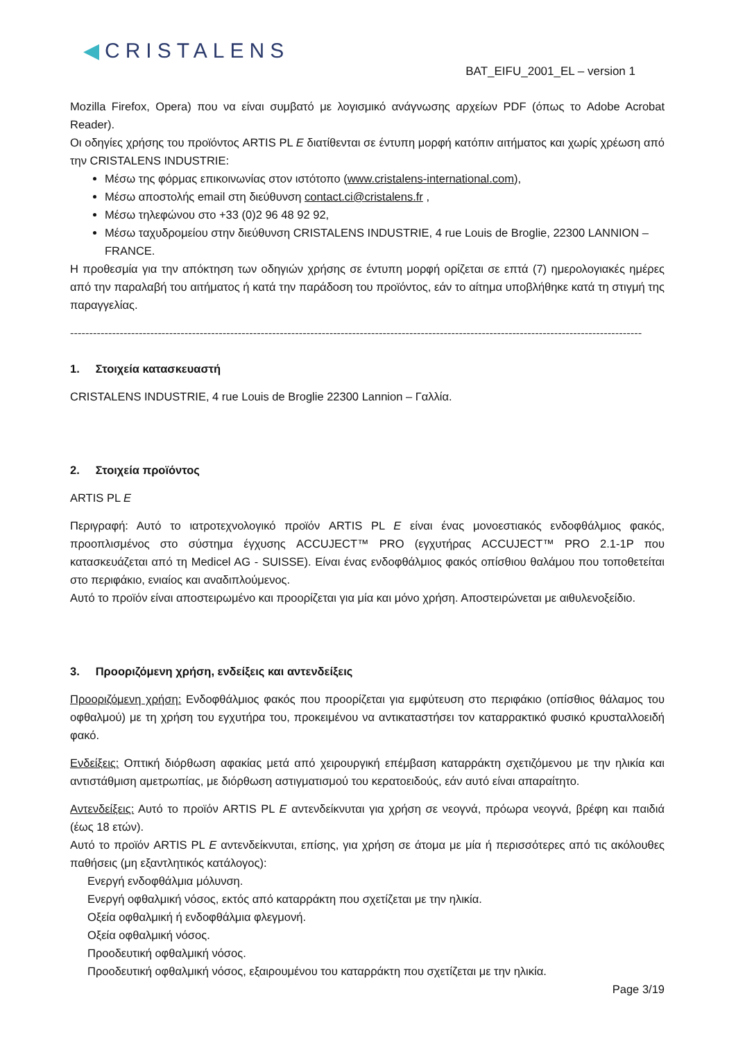◀CRISTALENS
BAT_EIFU_2001_EL – version 1
Mozilla Firefox, Opera) που να είναι συμβατό με λογισμικό ανάγνωσης αρχείων PDF (όπως το Adobe Acrobat Reader).
Οι οδηγίες χρήσης του προϊόντος ARTIS PL E διατίθενται σε έντυπη μορφή κατόπιν αιτήματος και χωρίς χρέωση από την CRISTALENS INDUSTRIE:
Μέσω της φόρμας επικοινωνίας στον ιστότοπο (www.cristalens-international.com),
Μέσω αποστολής email στη διεύθυνση contact.ci@cristalens.fr ,
Μέσω τηλεφώνου στο +33 (0)2 96 48 92 92,
Μέσω ταχυδρομείου στην διεύθυνση CRISTALENS INDUSTRIE, 4 rue Louis de Broglie, 22300 LANNION – FRANCE.
Η προθεσμία για την απόκτηση των οδηγιών χρήσης σε έντυπη μορφή ορίζεται σε επτά (7) ημερολογιακές ημέρες από την παραλαβή του αιτήματος ή κατά την παράδοση του προϊόντος, εάν το αίτημα υποβλήθηκε κατά τη στιγμή της παραγγελίας.
------------------------------------------------------------------------------------------------------------------------------------------------------
1. Στοιχεία κατασκευαστή
CRISTALENS INDUSTRIE, 4 rue Louis de Broglie 22300 Lannion – Γαλλία.
2. Στοιχεία προϊόντος
ARTIS PL E
Περιγραφή: Αυτό το ιατροτεχνολογικό προϊόν ARTIS PL E είναι ένας μονοεστιακός ενδοφθάλμιος φακός, προοπλισμένος στο σύστημα έγχυσης ACCUJECT™ PRO (εγχυτήρας ACCUJECT™ PRO 2.1-1P που κατασκευάζεται από τη Medicel AG - SUISSE). Είναι ένας ενδοφθάλμιος φακός οπίσθιου θαλάμου που τοποθετείται στο περιφάκιο, ενιαίος και αναδιπλούμενος.
Αυτό το προϊόν είναι αποστειρωμένο και προορίζεται για μία και μόνο χρήση. Αποστειρώνεται με αιθυλενοξείδιο.
3. Προοριζόμενη χρήση, ενδείξεις και αντενδείξεις
Προοριζόμενη χρήση: Ενδοφθάλμιος φακός που προορίζεται για εμφύτευση στο περιφάκιο (οπίσθιος θάλαμος του οφθαλμού) με τη χρήση του εγχυτήρα του, προκειμένου να αντικαταστήσει τον καταρρακτικό φυσικό κρυσταλλοειδή φακό.
Ενδείξεις: Οπτική διόρθωση αφακίας μετά από χειρουργική επέμβαση καταρράκτη σχετιζόμενου με την ηλικία και αντιστάθμιση αμετρωπίας, με διόρθωση αστιγματισμού του κερατοειδούς, εάν αυτό είναι απαραίτητο.
Αντενδείξεις: Αυτό το προϊόν ARTIS PL E αντενδείκνυται για χρήση σε νεογνά, πρόωρα νεογνά, βρέφη και παιδιά (έως 18 ετών).
Αυτό το προϊόν ARTIS PL E αντενδείκνυται, επίσης, για χρήση σε άτομα με μία ή περισσότερες από τις ακόλουθες παθήσεις (μη εξαντλητικός κατάλογος):
Ενεργή ενδοφθάλμια μόλυνση.
Ενεργή οφθαλμική νόσος, εκτός από καταρράκτη που σχετίζεται με την ηλικία.
Οξεία οφθαλμική ή ενδοφθάλμια φλεγμονή.
Οξεία οφθαλμική νόσος.
Προοδευτική οφθαλμική νόσος.
Προοδευτική οφθαλμική νόσος, εξαιρουμένου του καταρράκτη που σχετίζεται με την ηλικία.
Page 3/19